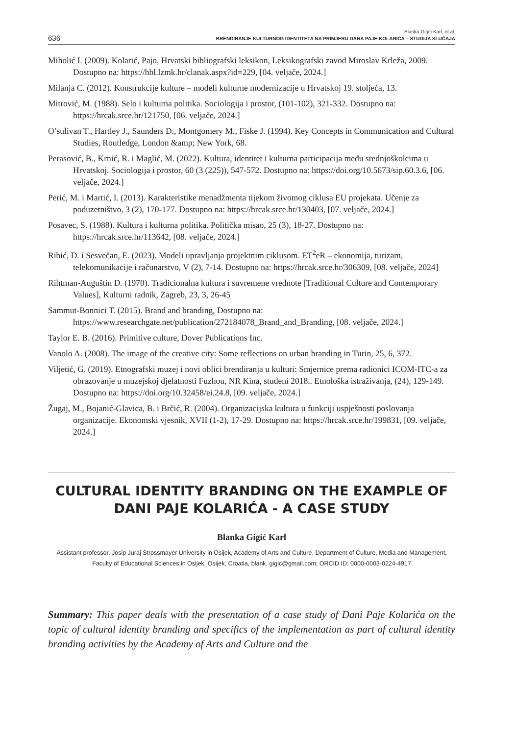636
Blanka Gigić Karl, et al.
BRENDIRANJE KULTURNOG IDENTITETA NA PRIMJERU DANA PAJE KOLARIĆA – STUDIJA SLUČAJA
Miholić I. (2009). Kolarić, Pajo, Hrvatski bibliografski leksikon, Leksikografski zavod Miroslav Krleža, 2009. Dostupno na: https://hbl.lzmk.hr/clanak.aspx?id=229, [04. veljače, 2024.]
Milanja C. (2012). Konstrukcije kulture – modeli kulturne modernizacije u Hrvatskoj 19. stoljeća, 13.
Mitrović, M. (1988). Selo i kulturna politika. Sociologija i prostor, (101-102), 321-332. Dostupno na: https://hrcak.srce.hr/121750, [06. veljače, 2024.]
O’sulivan T., Hartley J., Saunders D., Montgomery M., Fiske J. (1994). Key Concepts in Communication and Cultural Studies, Routledge, London &amp; New York, 68.
Perasović, B., Krnić, R. i Maglić, M. (2022). Kultura, identitet i kulturna participacija među srednjoškolcima u Hrvatskoj. Sociologija i prostor, 60 (3 (225)), 547-572. Dostupno na: https://doi.org/10.5673/sip.60.3.6, [06. veljače, 2024.]
Perić, M. i Martić, I. (2013). Karakteristike menadžmenta tijekom životnog ciklusa EU projekata. Učenje za poduzetništvo, 3 (2), 170-177. Dostupno na: https://hrcak.srce.hr/130403, [07. veljače, 2024.]
Posavec, S. (1988). Kultura i kulturna politika. Politička misao, 25 (3), 18-27. Dostupno na: https://hrcak.srce.hr/113642, [08. veljače, 2024.]
Ribić, D. i Sesvečan, E. (2023). Modeli upravljanja projektnim ciklusom. ET<sup>2</sup>eR – ekonomija, turizam, telekomunikacije i računarstvo, V (2), 7-14. Dostupno na: https://hrcak.srce.hr/306309, [08. veljače, 2024]
Rihtman-Auguštin D. (1970). Tradicionalna kultura i suvremene vrednote [Traditional Culture and Contemporary Values], Kulturni radnik, Zagreb, 23, 3, 26-45
Sammut-Bonnici T. (2015). Brand and branding, Dostupno na: https://www.researchgate.net/publication/272184078_Brand_and_Branding, [08. veljače, 2024.]
Taylor E. B. (2016). Primitive culture, Dover Publications Inc.
Vanolo A. (2008). The image of the creative city: Some reflections on urban branding in Turin, 25, 6, 372.
Viljetić, G. (2019). Etnografski muzej i novi oblici brendiranja u kulturi: Smjernice prema radionici ICOM-ITC-a za obrazovanje u muzejskoj djelatnosti Fuzhou, NR Kina, studeni 2018.. Etnološka istraživanja, (24), 129-149. Dostupno na: https://doi.org/10.32458/ei.24.8, [09. veljače, 2024.]
Žugaj, M., Bojanić-Glavica, B. i Brčić, R. (2004). Organizacijska kultura u funkciji uspješnosti poslovanja organizacije. Ekonomski vjesnik, XVII (1-2), 17-29. Dostupno na: https://hrcak.srce.hr/199831, [09. veljače, 2024.]
CULTURAL IDENTITY BRANDING ON THE EXAMPLE OF DANI PAJE KOLARIĆA - A CASE STUDY
Blanka Gigić Karl
Assistant professor, Josip Juraj Strossmayer University in Osijek, Academy of Arts and Culture, Department of Culture, Media and Management, Faculty of Educational Sciences in Osijek, Osijek, Croatia, blank. gigic@gmail.com; ORCID ID: 0000-0003-0224-4917
Summary: This paper deals with the presentation of a case study of Dani Paje Kolarića on the topic of cultural identity branding and specifics of the implementation as part of cultural identity branding activities by the Academy of Arts and Culture and the